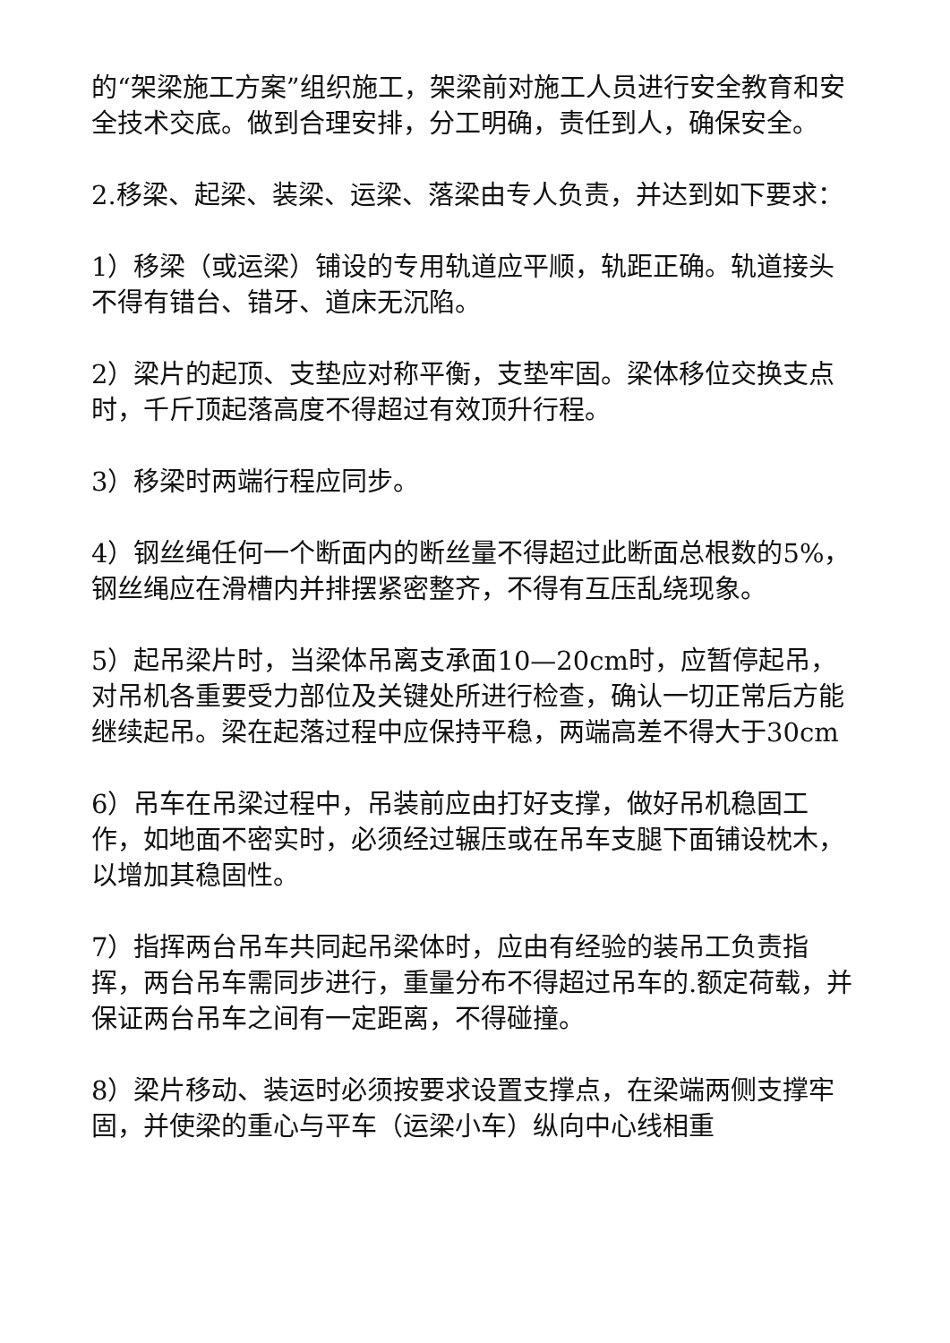的“架梁施工方案”组织施工，架梁前对施工人员进行安全教育和安全技术交底。做到合理安排，分工明确，责任到人，确保安全。
2.移梁、起梁、装梁、运梁、落梁由专人负责，并达到如下要求：
1）移梁（或运梁）铺设的专用轨道应平顺，轨距正确。轨道接头不得有错台、错牙、道床无沉陷。
2）梁片的起顶、支垫应对称平衡，支垫牢固。梁体移位交换支点时，千斤顶起落高度不得超过有效顶升行程。
3）移梁时两端行程应同步。
4）钢丝绳任何一个断面内的断丝量不得超过此断面总根数的5%，钢丝绳应在滑槽内并排摆紧密整齐，不得有互压乱绕现象。
5）起吊梁片时，当梁体吊离支承面10—20cm时，应暂停起吊，对吊机各重要受力部位及关键处所进行检查，确认一切正常后方能继续起吊。梁在起落过程中应保持平稳，两端高差不得大于30cm
6）吊车在吊梁过程中，吊装前应由打好支撑，做好吊机稳固工作，如地面不密实时，必须经过辗压或在吊车支腿下面铺设枕木，以增加其稳固性。
7）指挥两台吊车共同起吊梁体时，应由有经验的装吊工负责指挥，两台吊车需同步进行，重量分布不得超过吊车的.额定荷载，并保证两台吊车之间有一定距离，不得碰撞。
8）梁片移动、装运时必须按要求设置支撑点，在梁端两侧支撑牢固，并使梁的重心与平车（运梁小车）纵向中心线相重